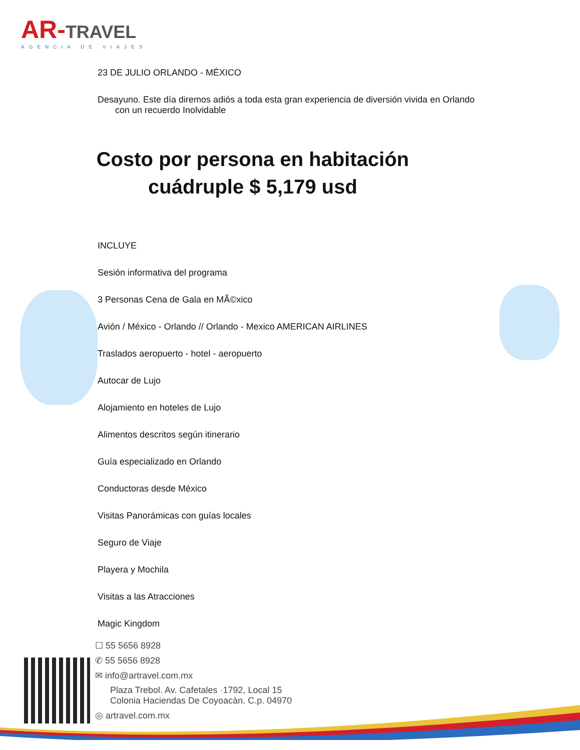AR-TRAVEL
AGENCIA DE VIAJES
23 DE JULIO ORLANDO - MÉXICO
Desayuno. Este día diremos adiós a toda esta gran experiencia de diversión vivida en Orlando
con un recuerdo Inolvidable
Costo por persona en habitación cuádruple $ 5,179 usd
INCLUYE
Sesión informativa del programa
3 Personas Cena de Gala en MÃ©xico
Avión / México - Orlando // Orlando - Mexico AMERICAN AIRLINES
Traslados aeropuerto - hotel - aeropuerto
Autocar de Lujo
Alojamiento en hoteles de Lujo
Alimentos descritos según itinerario
Guía especializado en Orlando
Conductoras desde México
Visitas Panorámicas con guías locales
Seguro de Viaje
Playera y Mochila
Visitas a las Atracciones
Magic Kingdom
☐ 55 5656 8928
✆ 55 5656 8928
✉ info@artravel.com.mx
Plaza Trebol. Av. Cafetales ·1792, Local 15
Colonia Haciendas De Coyoacàn. C.p. 04970
◎ artravel.com.mx